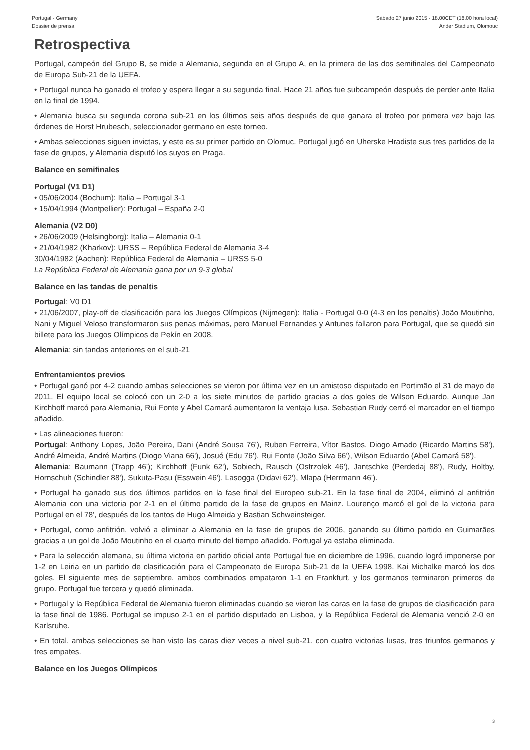Portugal - Germany
Dossier de prensa
Sábado 27 junio 2015 - 18.00CET (18.00 hora local)
Ander Stadium, Olomouc
Retrospectiva
Portugal, campeón del Grupo B, se mide a Alemania, segunda en el Grupo A, en la primera de las dos semifinales del Campeonato de Europa Sub-21 de la UEFA.
• Portugal nunca ha ganado el trofeo y espera llegar a su segunda final. Hace 21 años fue subcampeón después de perder ante Italia en la final de 1994.
• Alemania busca su segunda corona sub-21 en los últimos seis años después de que ganara el trofeo por primera vez bajo las órdenes de Horst Hrubesch, seleccionador germano en este torneo.
• Ambas selecciones siguen invictas, y este es su primer partido en Olomuc. Portugal jugó en Uherske Hradiste sus tres partidos de la fase de grupos, y Alemania disputó los suyos en Praga.
Balance en semifinales
Portugal (V1 D1)
• 05/06/2004 (Bochum): Italia – Portugal 3-1
• 15/04/1994 (Montpellier): Portugal – España 2-0
Alemania (V2 D0)
• 26/06/2009 (Helsingborg): Italia – Alemania 0-1
• 21/04/1982 (Kharkov): URSS – República Federal de Alemania 3-4
30/04/1982 (Aachen): República Federal de Alemania – URSS 5-0
La República Federal de Alemania gana por un 9-3 global
Balance en las tandas de penaltis
Portugal: V0 D1
• 21/06/2007, play-off de clasificación para los Juegos Olímpicos (Nijmegen): Italia - Portugal 0-0 (4-3 en los penaltis) João Moutinho, Nani y Miguel Veloso transformaron sus penas máximas, pero Manuel Fernandes y Antunes fallaron para Portugal, que se quedó sin billete para los Juegos Olímpicos de Pekín en 2008.
Alemania: sin tandas anteriores en el sub-21
Enfrentamientos previos
• Portugal ganó por 4-2 cuando ambas selecciones se vieron por última vez en un amistoso disputado en Portimão el 31 de mayo de 2011. El equipo local se colocó con un 2-0 a los siete minutos de partido gracias a dos goles de Wilson Eduardo. Aunque Jan Kirchhoff marcó para Alemania, Rui Fonte y Abel Camará aumentaron la ventaja lusa. Sebastian Rudy cerró el marcador en el tiempo añadido.
• Las alineaciones fueron:
Portugal: Anthony Lopes, João Pereira, Dani (André Sousa 76'), Ruben Ferreira, Vítor Bastos, Diogo Amado (Ricardo Martins 58'), André Almeida, André Martins (Diogo Viana 66'), Josué (Edu 76'), Rui Fonte (João Silva 66'), Wilson Eduardo (Abel Camará 58').
Alemania: Baumann (Trapp 46'); Kirchhoff (Funk 62'), Sobiech, Rausch (Ostrzolek 46'), Jantschke (Perdedaj 88'), Rudy, Holtby, Hornschuh (Schindler 88'), Sukuta-Pasu (Esswein 46'), Lasogga (Didavi 62'), Mlapa (Herrmann 46').
• Portugal ha ganado sus dos últimos partidos en la fase final del Europeo sub-21. En la fase final de 2004, eliminó al anfitrión Alemania con una victoria por 2-1 en el último partido de la fase de grupos en Mainz. Lourenço marcó el gol de la victoria para Portugal en el 78', después de los tantos de Hugo Almeida y Bastian Schweinsteiger.
• Portugal, como anfitrión, volvió a eliminar a Alemania en la fase de grupos de 2006, ganando su último partido en Guimarães gracias a un gol de João Moutinho en el cuarto minuto del tiempo añadido. Portugal ya estaba eliminada.
• Para la selección alemana, su última victoria en partido oficial ante Portugal fue en diciembre de 1996, cuando logró imponerse por 1-2 en Leiria en un partido de clasificación para el Campeonato de Europa Sub-21 de la UEFA 1998. Kai Michalke marcó los dos goles. El siguiente mes de septiembre, ambos combinados empataron 1-1 en Frankfurt, y los germanos terminaron primeros de grupo. Portugal fue tercera y quedó eliminada.
• Portugal y la República Federal de Alemania fueron eliminadas cuando se vieron las caras en la fase de grupos de clasificación para la fase final de 1986. Portugal se impuso 2-1 en el partido disputado en Lisboa, y la República Federal de Alemania venció 2-0 en Karlsruhe.
• En total, ambas selecciones se han visto las caras diez veces a nivel sub-21, con cuatro victorias lusas, tres triunfos germanos y tres empates.
Balance en los Juegos Olímpicos
3